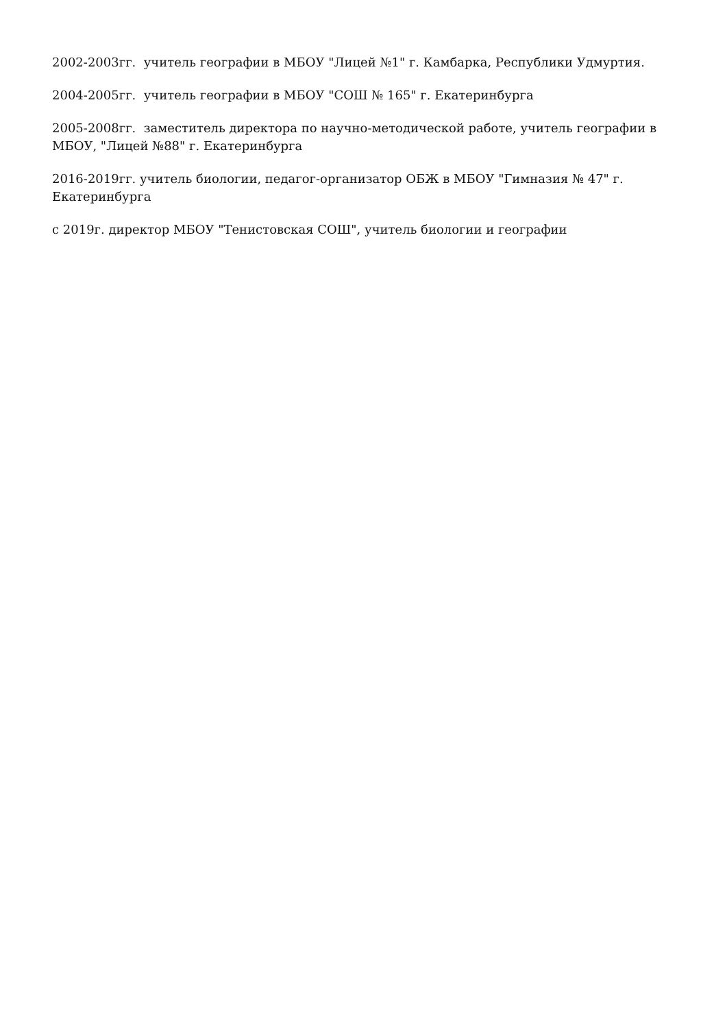2002-2003гг. учитель географии в МБОУ "Лицей №1" г. Камбарка, Республики Удмуртия.
2004-2005гг. учитель географии в МБОУ "СОШ № 165" г. Екатеринбурга
2005-2008гг. заместитель директора по научно-методической работе, учитель географии в МБОУ, "Лицей №88" г. Екатеринбурга
2016-2019гг. учитель биологии, педагог-организатор ОБЖ в МБОУ "Гимназия № 47" г. Екатеринбурга
с 2019г. директор МБОУ "Тенистовская СОШ", учитель биологии и географии